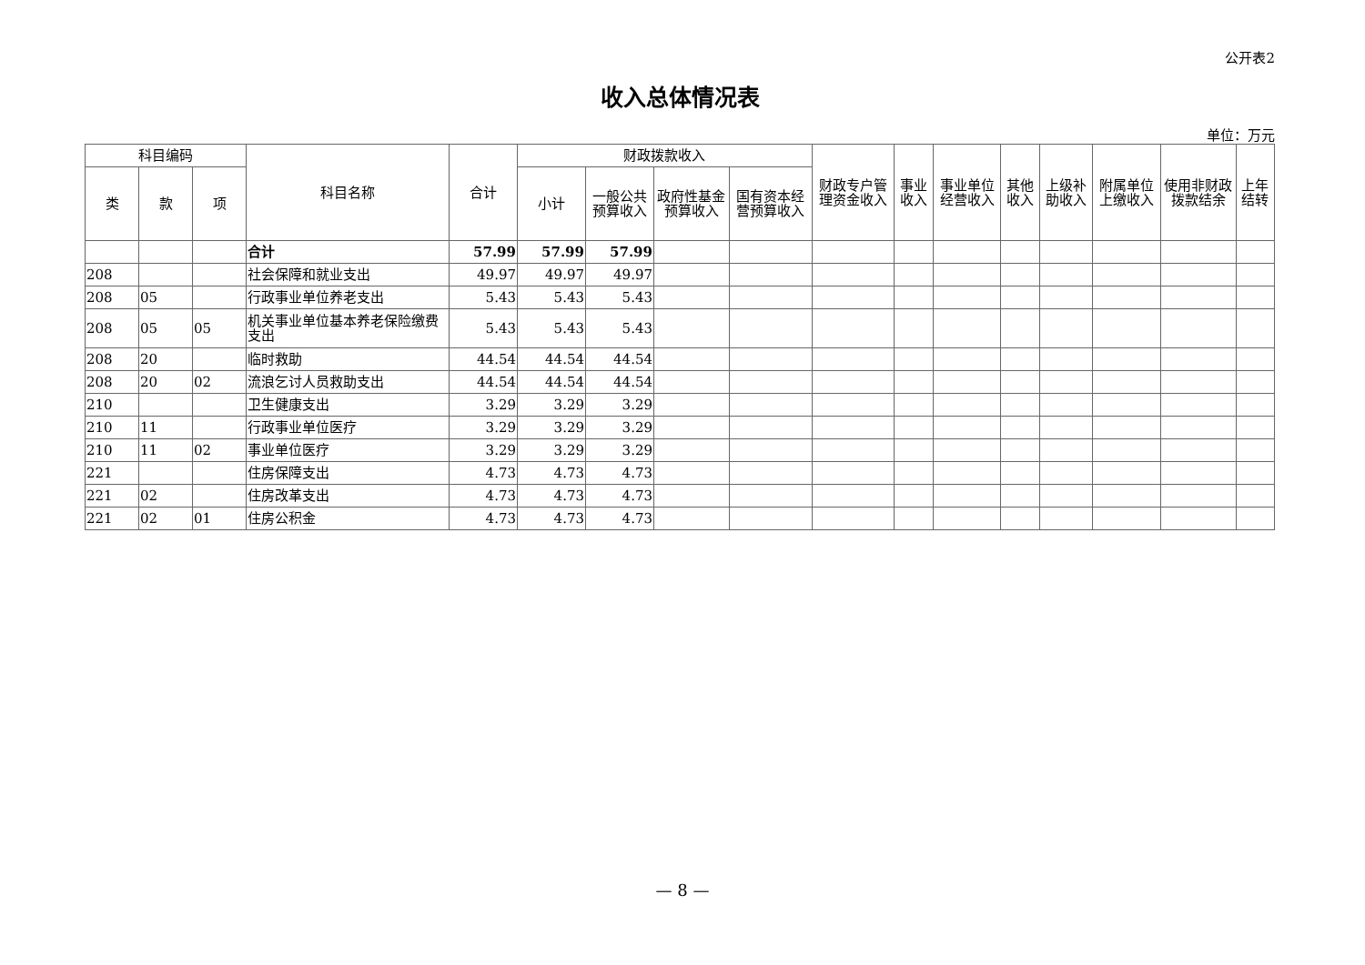公开表2
收入总体情况表
单位：万元
| 科目编码 | | | 科目名称 | 合计 | 财政拨款收入 | | | | 财政专户管理资金收入 | 事业收入 | 事业单位经营收入 | 其他收入 | 上级补助收入 | 附属单位上缴收入 | 使用非财政拨款结余 | 上年结转 |
| --- | --- | --- | --- | --- | --- | --- | --- | --- | --- | --- | --- | --- | --- | --- | --- | --- |
| 类 | 款 | 项 | | | 小计 | 一般公共预算收入 | 政府性基金预算收入 | 国有资本经营预算收入 | | | | | | | | |
| | | | 合计 | 57.99 | 57.99 | 57.99 | | | | | | | | | | |
| 208 | | | 社会保障和就业支出 | 49.97 | 49.97 | 49.97 | | | | | | | | | | |
| 208 | 05 | | 行政事业单位养老支出 | 5.43 | 5.43 | 5.43 | | | | | | | | | | |
| 208 | 05 | 05 | 机关事业单位基本养老保险缴费支出 | 5.43 | 5.43 | 5.43 | | | | | | | | | | |
| 208 | 20 | | 临时救助 | 44.54 | 44.54 | 44.54 | | | | | | | | | | |
| 208 | 20 | 02 | 流浪乞讨人员救助支出 | 44.54 | 44.54 | 44.54 | | | | | | | | | | |
| 210 | | | 卫生健康支出 | 3.29 | 3.29 | 3.29 | | | | | | | | | | |
| 210 | 11 | | 行政事业单位医疗 | 3.29 | 3.29 | 3.29 | | | | | | | | | | |
| 210 | 11 | 02 | 事业单位医疗 | 3.29 | 3.29 | 3.29 | | | | | | | | | | |
| 221 | | | 住房保障支出 | 4.73 | 4.73 | 4.73 | | | | | | | | | | |
| 221 | 02 | | 住房改革支出 | 4.73 | 4.73 | 4.73 | | | | | | | | | | |
| 221 | 02 | 01 | 住房公积金 | 4.73 | 4.73 | 4.73 | | | | | | | | | | |
— 8 —